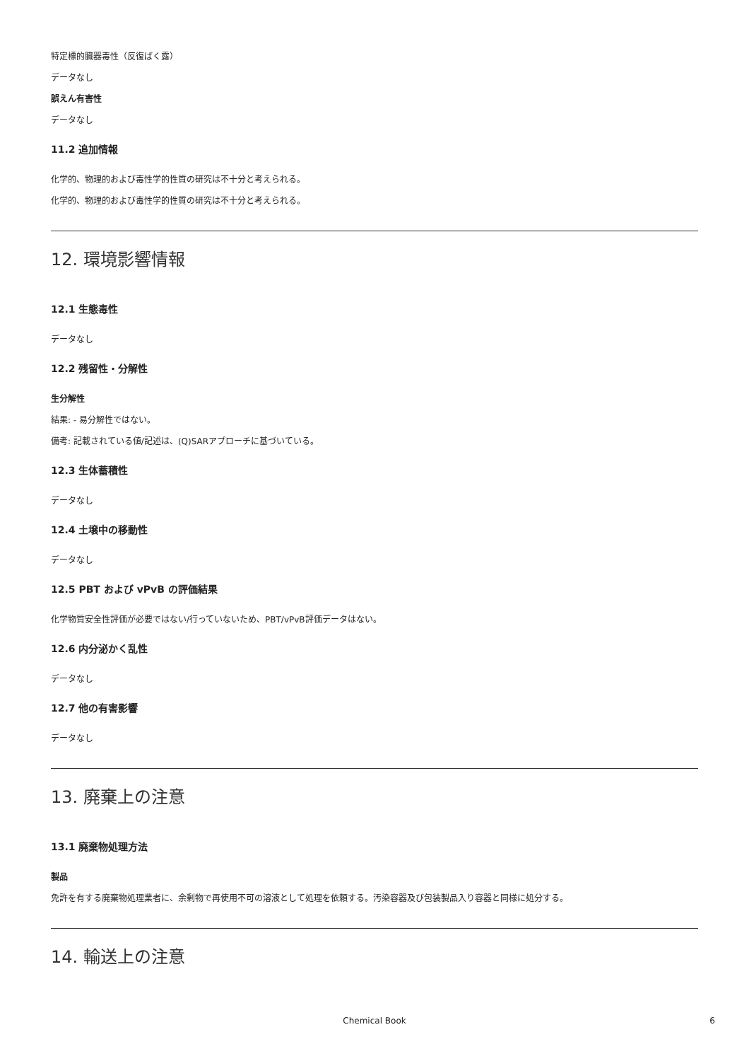特定標的臓器毒性（反復ばく露）
データなし
誤えん有害性
データなし
11.2 追加情報
化学的、物理的および毒性学的性質の研究は不十分と考えられる。
化学的、物理的および毒性学的性質の研究は不十分と考えられる。
12. 環境影響情報
12.1 生態毒性
データなし
12.2 残留性・分解性
生分解性
結果: - 易分解性ではない。
備考: 記載されている値/記述は、(Q)SARアプローチに基づいている。
12.3 生体蓄積性
データなし
12.4 土壌中の移動性
データなし
12.5 PBT および vPvB の評価結果
化学物質安全性評価が必要ではない/行っていないため、PBT/vPvB評価データはない。
12.6 内分泌かく乱性
データなし
12.7 他の有害影響
データなし
13. 廃棄上の注意
13.1 廃棄物処理方法
製品
免許を有する廃棄物処理業者に、余剰物で再使用不可の溶液として処理を依頼する。汚染容器及び包装製品入り容器と同様に処分する。
14. 輸送上の注意
Chemical Book 6